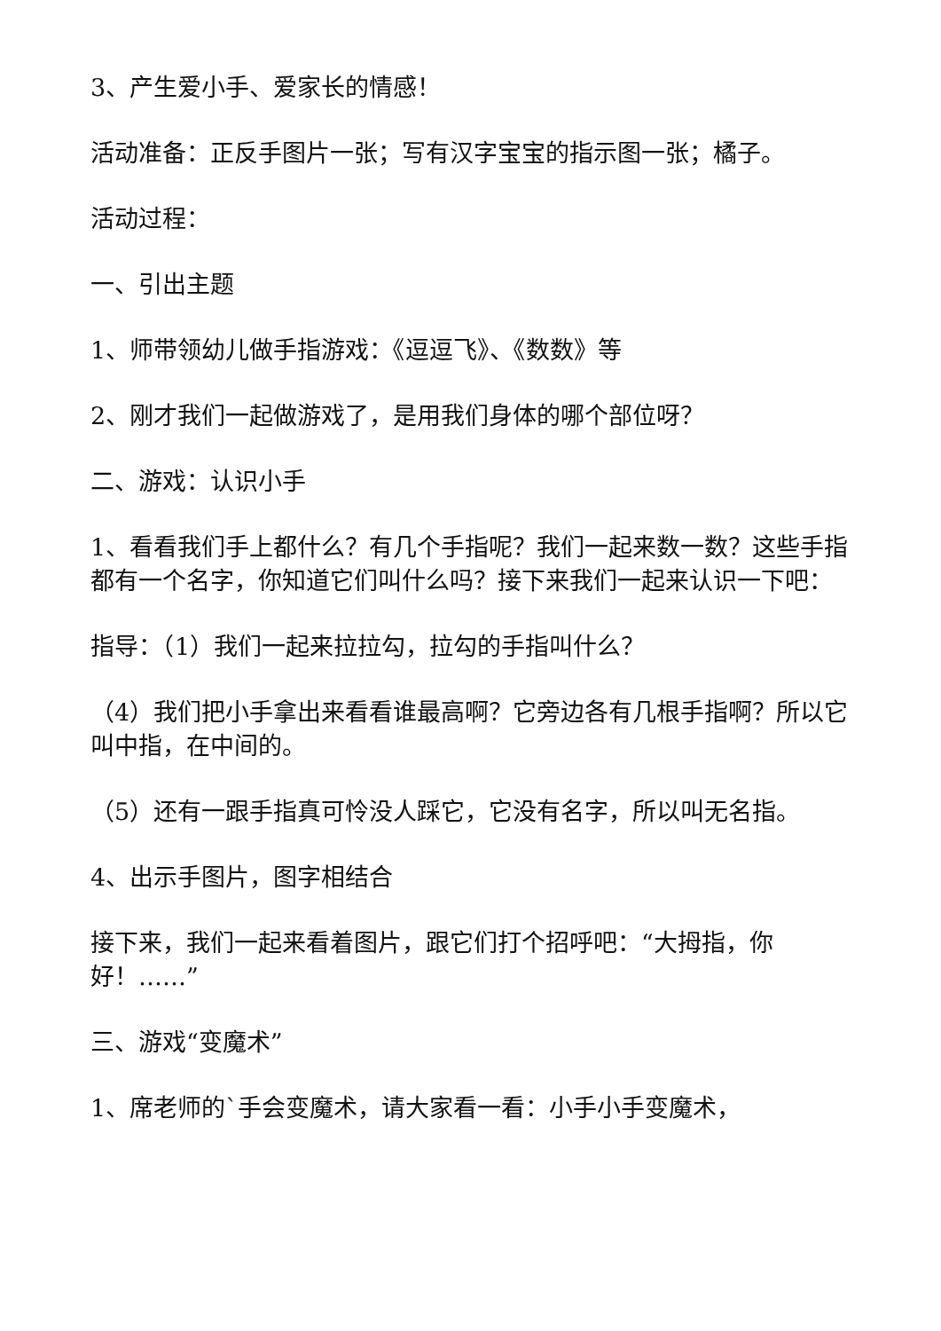3、产生爱小手、爱家长的情感！
活动准备：正反手图片一张；写有汉字宝宝的指示图一张；橘子。
活动过程：
一、引出主题
1、师带领幼儿做手指游戏：《逗逗飞》、《数数》等
2、刚才我们一起做游戏了，是用我们身体的哪个部位呀？
二、游戏：认识小手
1、看看我们手上都什么？有几个手指呢？我们一起来数一数？这些手指都有一个名字，你知道它们叫什么吗？接下来我们一起来认识一下吧：
指导：（1）我们一起来拉拉勾，拉勾的手指叫什么？
（4）我们把小手拿出来看看谁最高啊？它旁边各有几根手指啊？所以它叫中指，在中间的。
（5）还有一跟手指真可怜没人踩它，它没有名字，所以叫无名指。
4、出示手图片，图字相结合
接下来，我们一起来看着图片，跟它们打个招呼吧：“大拇指，你好！……”
三、游戏“变魔术”
1、席老师的`手会变魔术，请大家看一看：小手小手变魔术，